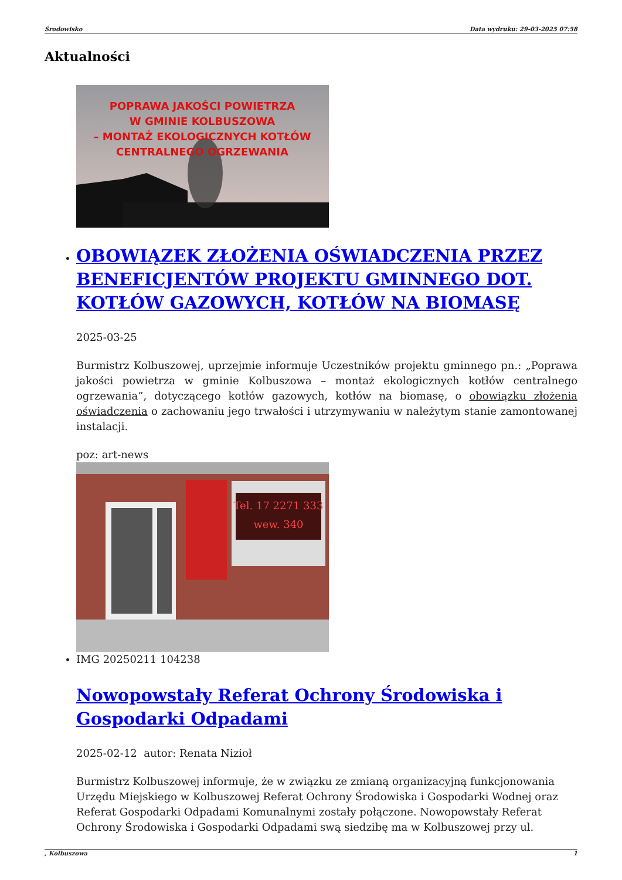Środowisko Data wydruku: 29-03-2025 07:58
Aktualności
POPRAWA JAKOŚCI POWIETRZA
W GMINIE KOLBUSZOWA
– MONTAŻ EKOLOGICZNYCH KOTŁÓW
CENTRALNEGO OGRZEWANIA
OBOWIĄZEK ZŁOŻENIA OŚWIADCZENIA PRZEZ BENEFICJENTÓW PROJEKTU GMINNEGO DOT. KOTŁÓW GAZOWYCH, KOTŁÓW NA BIOMASĘ
2025-03-25
Burmistrz Kolbuszowej, uprzejmie informuje Uczestników projektu gminnego pn.: „Poprawa jakości powietrza w gminie Kolbuszowa – montaż ekologicznych kotłów centralnego ogrzewania”, dotyczącego kotłów gazowych, kotłów na biomasę, o obowiązku złożenia oświadczenia o zachowaniu jego trwałości i utrzymywaniu w należytym stanie zamontowanej instalacji.
poz: art-news
Tel. 17 2271 333
wew. 340
IMG 20250211 104238
Nowopowstały Referat Ochrony Środowiska i Gospodarki Odpadami
2025-02-12 autor: Renata Nizioł
Burmistrz Kolbuszowej informuje, że w związku ze zmianą organizacyjną funkcjonowania Urzędu Miejskiego w Kolbuszowej Referat Ochrony Środowiska i Gospodarki Wodnej oraz Referat Gospodarki Odpadami Komunalnymi zostały połączone. Nowopowstały Referat Ochrony Środowiska i Gospodarki Odpadami swą siedzibę ma w Kolbuszowej przy ul.
, Kolbuszowa 1